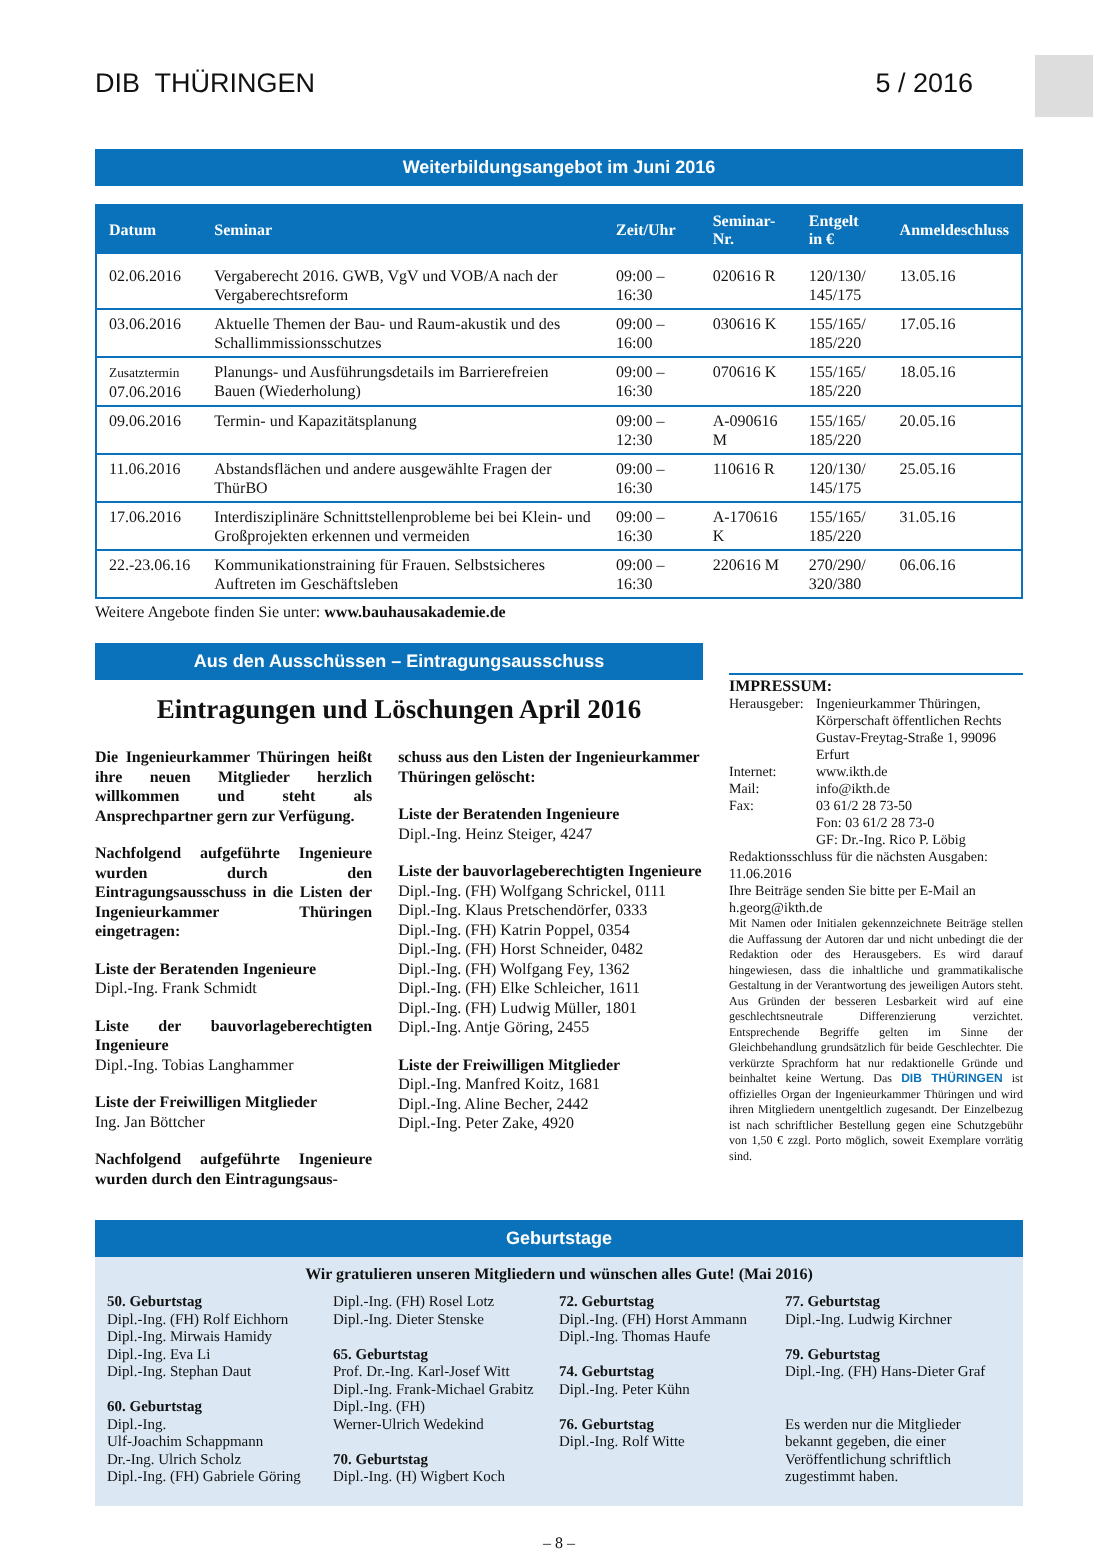DIB THÜRINGEN 5 / 2016
Weiterbildungsangebot im Juni 2016
| Datum | Seminar | Zeit/Uhr | Seminar-Nr. | Entgelt in € | Anmeldeschluss |
| --- | --- | --- | --- | --- | --- |
| 02.06.2016 | Vergaberecht 2016. GWB, VgV und VOB/A nach der Vergaberechtsreform | 09:00 – 16:30 | 020616 R | 120/130/ 145/175 | 13.05.16 |
| 03.06.2016 | Aktuelle Themen der Bau- und Raum-akustik und des Schallimmissionsschutzes | 09:00 – 16:00 | 030616 K | 155/165/ 185/220 | 17.05.16 |
| Zusatztermin 07.06.2016 | Planungs- und Ausführungsdetails im Barrierefreien Bauen (Wiederholung) | 09:00 – 16:30 | 070616 K | 155/165/ 185/220 | 18.05.16 |
| 09.06.2016 | Termin- und Kapazitätsplanung | 09:00 – 12:30 | A-090616 M | 155/165/ 185/220 | 20.05.16 |
| 11.06.2016 | Abstandsflächen und andere ausgewählte Fragen der ThürBO | 09:00 – 16:30 | 110616 R | 120/130/ 145/175 | 25.05.16 |
| 17.06.2016 | Interdisziplinäre Schnittstellenprobleme bei bei Klein- und Großprojekten erkennen und vermeiden | 09:00 – 16:30 | A-170616 K | 155/165/ 185/220 | 31.05.16 |
| 22.-23.06.16 | Kommunikationstraining für Frauen. Selbstsicheres Auftreten im Geschäftsleben | 09:00 – 16:30 | 220616 M | 270/290/ 320/380 | 06.06.16 |
Weitere Angebote finden Sie unter: www.bauhausakademie.de
Aus den Ausschüssen – Eintragungsausschuss
Eintragungen und Löschungen April 2016
Die Ingenieurkammer Thüringen heißt ihre neuen Mitglieder herzlich willkommen und steht als Ansprechpartner gern zur Verfügung.
Nachfolgend aufgeführte Ingenieure wurden durch den Eintragungsausschuss in die Listen der Ingenieurkammer Thüringen eingetragen:
Liste der Beratenden Ingenieure
Dipl.-Ing. Frank Schmidt
Liste der bauvorlageberechtigten Ingenieure
Dipl.-Ing. Tobias Langhammer
Liste der Freiwilligen Mitglieder
Ing. Jan Böttcher
Nachfolgend aufgeführte Ingenieure wurden durch den Eintragungsaus-
schuss aus den Listen der Ingenieurkammer Thüringen gelöscht:
Liste der Beratenden Ingenieure
Dipl.-Ing. Heinz Steiger, 4247
Liste der bauvorlageberechtigten Ingenieure
Dipl.-Ing. (FH) Wolfgang Schrickel, 0111
Dipl.-Ing. Klaus Pretschendörfer, 0333
Dipl.-Ing. (FH) Katrin Poppel, 0354
Dipl.-Ing. (FH) Horst Schneider, 0482
Dipl.-Ing. (FH) Wolfgang Fey, 1362
Dipl.-Ing. (FH) Elke Schleicher, 1611
Dipl.-Ing. (FH) Ludwig Müller, 1801
Dipl.-Ing. Antje Göring, 2455
Liste der Freiwilligen Mitglieder
Dipl.-Ing. Manfred Koitz, 1681
Dipl.-Ing. Aline Becher, 2442
Dipl.-Ing. Peter Zake, 4920
IMPRESSUM:
Herausgeber: Ingenieurkammer Thüringen, Körperschaft öffentlichen Rechts Gustav-Freytag-Straße 1, 99096 Erfurt Internet: www.ikth.de Mail: info@ikth.de Fax: 03 61/2 28 73-50
Fon: 03 61/2 28 73-0
GF: Dr.-Ing. Rico P. Löbig
Redaktionsschluss für die nächsten Ausgaben:
11.06.2016
Ihre Beiträge senden Sie bitte per E-Mail an h.georg@ikth.de
Mit Namen oder Initialen gekennzeichnete Beiträge stellen die Auffassung der Autoren dar und nicht unbedingt die der Redaktion oder des Herausgebers. Es wird darauf hingewiesen, dass die inhaltliche und grammatikalische Gestaltung in der Verantwortung des jeweiligen Autors steht. Aus Gründen der besseren Lesbarkeit wird auf eine geschlechtsneutrale Differenzierung verzichtet. Entsprechende Begriffe gelten im Sinne der Gleichbehandlung grundsätzlich für beide Geschlechter. Die verkürzte Sprachform hat nur redaktionelle Gründe und beinhaltet keine Wertung. Das DIB THÜRINGEN ist offizielles Organ der Ingenieurkammer Thüringen und wird ihren Mitgliedern unentgeltlich zugesandt. Der Einzelbezug ist nach schriftlicher Bestellung gegen eine Schutzgebühr von 1,50 € zzgl. Porto möglich, soweit Exemplare vorrätig sind.
Geburtstage
Wir gratulieren unseren Mitgliedern und wünschen alles Gute! (Mai 2016)
50. Geburtstag
Dipl.-Ing. (FH) Rolf Eichhorn
Dipl.-Ing. Mirwais Hamidy
Dipl.-Ing. Eva Li
Dipl.-Ing. Stephan Daut
60. Geburtstag
Dipl.-Ing.
Ulf-Joachim Schappmann
Dr.-Ing. Ulrich Scholz
Dipl.-Ing. (FH) Gabriele Göring
Dipl.-Ing. (FH) Rosel Lotz
Dipl.-Ing. Dieter Stenske
65. Geburtstag
Prof. Dr.-Ing. Karl-Josef Witt
Dipl.-Ing. Frank-Michael Grabitz
Dipl.-Ing. (FH)
Werner-Ulrich Wedekind
70. Geburtstag
Dipl.-Ing. (H) Wigbert Koch
72. Geburtstag
Dipl.-Ing. (FH) Horst Ammann
Dipl.-Ing. Thomas Haufe
74. Geburtstag
Dipl.-Ing. Peter Kühn
76. Geburtstag
Dipl.-Ing. Rolf Witte
77. Geburtstag
Dipl.-Ing. Ludwig Kirchner
79. Geburtstag
Dipl.-Ing. (FH) Hans-Dieter Graf
Es werden nur die Mitglieder bekannt gegeben, die einer Veröffentlichung schriftlich zugestimmt haben.
– 8 –